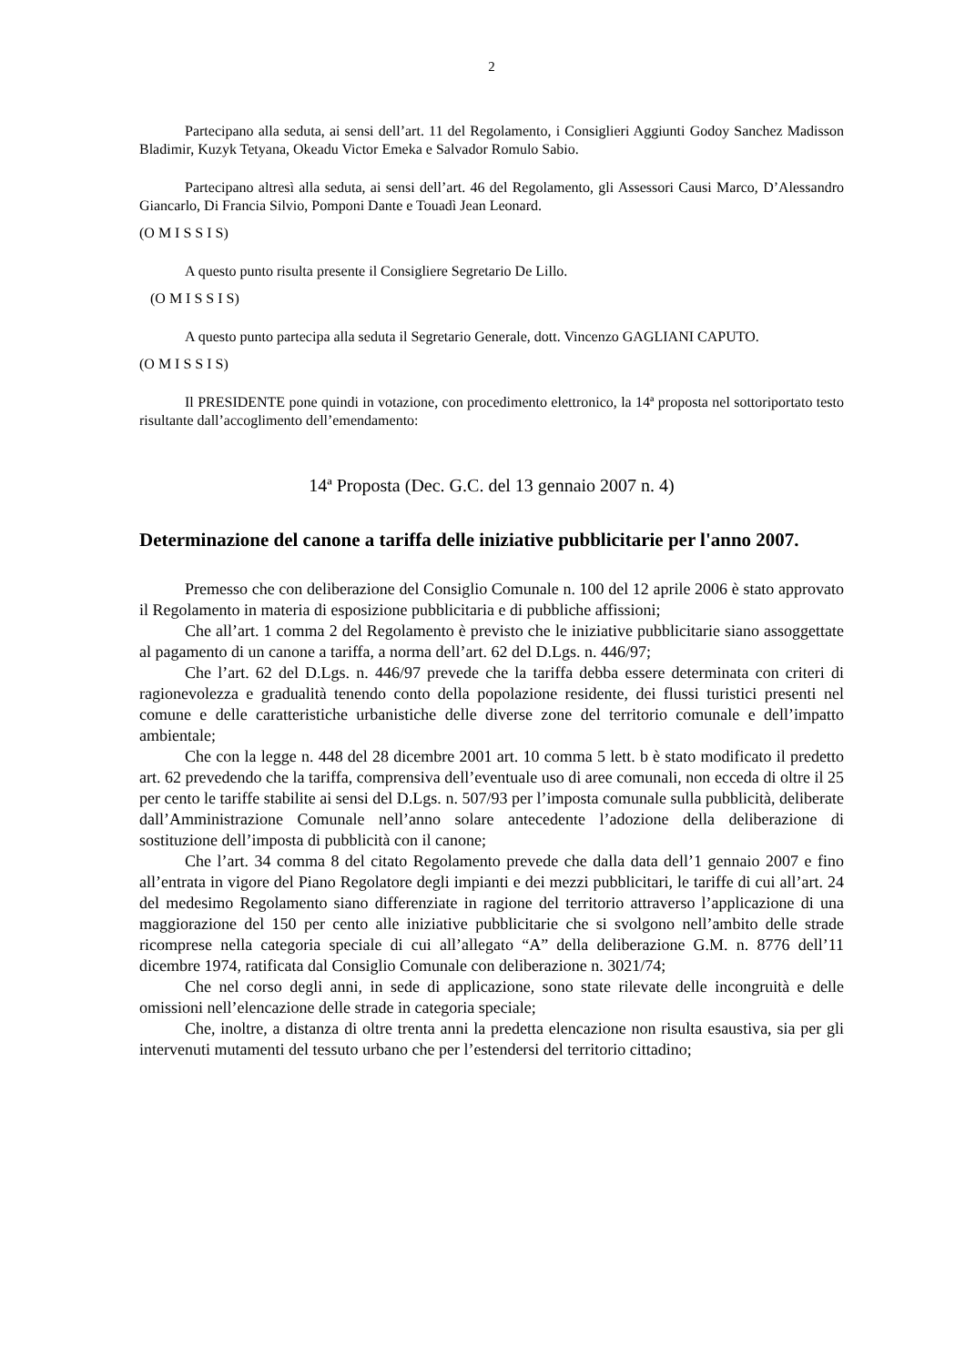2
Partecipano alla seduta, ai sensi dell’art. 11 del Regolamento, i Consiglieri Aggiunti Godoy Sanchez Madisson Bladimir, Kuzyk Tetyana, Okeadu Victor Emeka e Salvador Romulo Sabio.
Partecipano altresì alla seduta, ai sensi dell’art. 46 del Regolamento, gli Assessori Causi Marco, D’Alessandro Giancarlo, Di Francia Silvio, Pomponi Dante e Touadì Jean Leonard.
(O M I S S I S)
A questo punto risulta presente il Consigliere Segretario De Lillo.
(O M I S S I S)
A questo punto partecipa alla seduta il Segretario Generale, dott. Vincenzo GAGLIANI CAPUTO.
(O M I S S I S)
Il PRESIDENTE pone quindi in votazione, con procedimento elettronico, la 14ª proposta nel sottoriportato testo risultante dall’accoglimento dell’emendamento:
14ª Proposta (Dec. G.C. del 13 gennaio 2007 n. 4)
Determinazione del canone a tariffa delle iniziative pubblicitarie per l'anno 2007.
Premesso che con deliberazione del Consiglio Comunale n. 100 del 12 aprile 2006 è stato approvato il Regolamento in materia di esposizione pubblicitaria e di pubbliche affissioni;
Che all’art. 1 comma 2 del Regolamento è previsto che le iniziative pubblicitarie siano assoggettate al pagamento di un canone a tariffa, a norma dell’art. 62 del D.Lgs. n. 446/97;
Che l’art. 62 del D.Lgs. n. 446/97 prevede che la tariffa debba essere determinata con criteri di ragionevolezza e gradualità tenendo conto della popolazione residente, dei flussi turistici presenti nel comune e delle caratteristiche urbanistiche delle diverse zone del territorio comunale e dell’impatto ambientale;
Che con la legge n. 448 del 28 dicembre 2001 art. 10 comma 5 lett. b è stato modificato il predetto art. 62 prevedendo che la tariffa, comprensiva dell’eventuale uso di aree comunali, non ecceda di oltre il 25 per cento le tariffe stabilite ai sensi del D.Lgs. n. 507/93 per l’imposta comunale sulla pubblicità, deliberate dall’Amministrazione Comunale nell’anno solare antecedente l’adozione della deliberazione di sostituzione dell’imposta di pubblicità con il canone;
Che l’art. 34 comma 8 del citato Regolamento prevede che dalla data dell’1 gennaio 2007 e fino all’entrata in vigore del Piano Regolatore degli impianti e dei mezzi pubblicitari, le tariffe di cui all’art. 24 del medesimo Regolamento siano differenziate in ragione del territorio attraverso l’applicazione di una maggiorazione del 150 per cento alle iniziative pubblicitarie che si svolgono nell’ambito delle strade ricomprese nella categoria speciale di cui all’allegato “A” della deliberazione G.M. n. 8776 dell’11 dicembre 1974, ratificata dal Consiglio Comunale con deliberazione n. 3021/74;
Che nel corso degli anni, in sede di applicazione, sono state rilevate delle incongruità e delle omissioni nell’elencazione delle strade in categoria speciale;
Che, inoltre, a distanza di oltre trenta anni la predetta elencazione non risulta esaustiva, sia per gli intervenuti mutamenti del tessuto urbano che per l’estendersi del territorio cittadino;